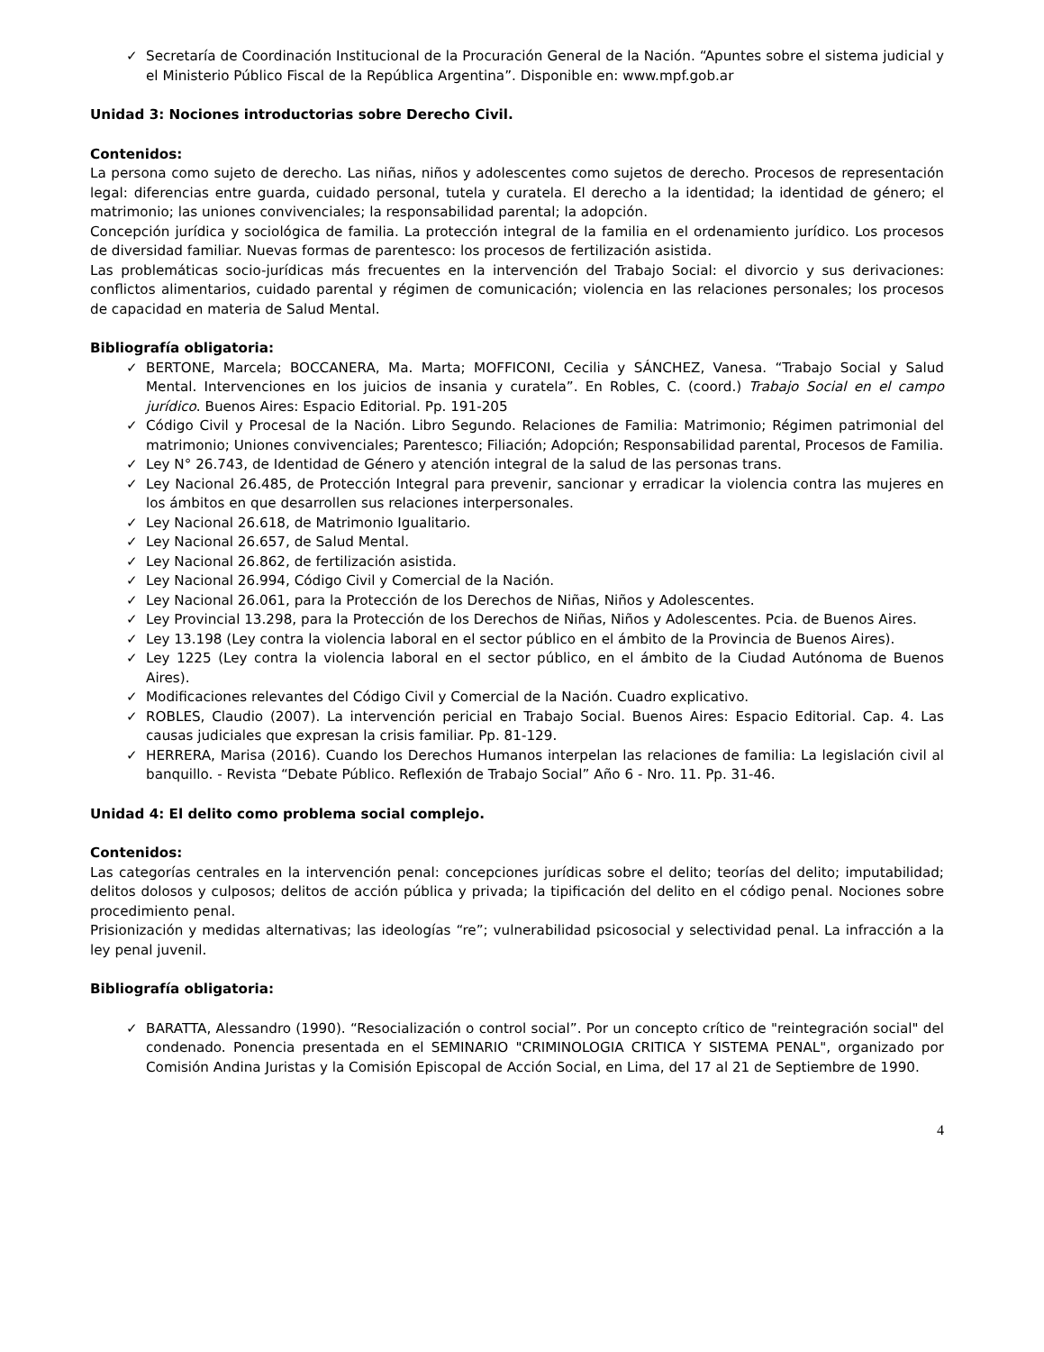✓ Secretaría de Coordinación Institucional de la Procuración General de la Nación. “Apuntes sobre el sistema judicial y el Ministerio Público Fiscal de la República Argentina”. Disponible en: www.mpf.gob.ar
Unidad 3: Nociones introductorias sobre Derecho Civil.
Contenidos:
La persona como sujeto de derecho. Las niñas, niños y adolescentes como sujetos de derecho. Procesos de representación legal: diferencias entre guarda, cuidado personal, tutela y curatela. El derecho a la identidad; la identidad de género; el matrimonio; las uniones convivenciales; la responsabilidad parental; la adopción.
Concepción jurídica y sociológica de familia. La protección integral de la familia en el ordenamiento jurídico. Los procesos de diversidad familiar. Nuevas formas de parentesco: los procesos de fertilización asistida.
Las problemáticas socio-jurídicas más frecuentes en la intervención del Trabajo Social: el divorcio y sus derivaciones: conflictos alimentarios, cuidado parental y régimen de comunicación; violencia en las relaciones personales; los procesos de capacidad en materia de Salud Mental.
Bibliografía obligatoria:
✓ BERTONE, Marcela; BOCCANERA, Ma. Marta; MOFFICONI, Cecilia y SÁNCHEZ, Vanesa. “Trabajo Social y Salud Mental. Intervenciones en los juicios de insania y curatela”. En Robles, C. (coord.) Trabajo Social en el campo jurídico. Buenos Aires: Espacio Editorial. Pp. 191-205
✓ Código Civil y Procesal de la Nación. Libro Segundo. Relaciones de Familia: Matrimonio; Régimen patrimonial del matrimonio; Uniones convivenciales; Parentesco; Filiación; Adopción; Responsabilidad parental, Procesos de Familia.
✓ Ley N° 26.743, de Identidad de Género y atención integral de la salud de las personas trans.
✓ Ley Nacional 26.485, de Protección Integral para prevenir, sancionar y erradicar la violencia contra las mujeres en los ámbitos en que desarrollen sus relaciones interpersonales.
✓ Ley Nacional 26.618, de Matrimonio Igualitario.
✓ Ley Nacional 26.657, de Salud Mental.
✓ Ley Nacional 26.862, de fertilización asistida.
✓ Ley Nacional 26.994, Código Civil y Comercial de la Nación.
✓ Ley Nacional 26.061, para la Protección de los Derechos de Niñas, Niños y Adolescentes.
✓ Ley Provincial 13.298, para la Protección de los Derechos de Niñas, Niños y Adolescentes. Pcia. de Buenos Aires.
✓ Ley 13.198 (Ley contra la violencia laboral en el sector público en el ámbito de la Provincia de Buenos Aires).
✓ Ley 1225 (Ley contra la violencia laboral en el sector público, en el ámbito de la Ciudad Autónoma de Buenos Aires).
✓ Modificaciones relevantes del Código Civil y Comercial de la Nación. Cuadro explicativo.
✓ ROBLES, Claudio (2007). La intervención pericial en Trabajo Social. Buenos Aires: Espacio Editorial. Cap. 4. Las causas judiciales que expresan la crisis familiar. Pp. 81-129.
✓ HERRERA, Marisa (2016). Cuando los Derechos Humanos interpelan las relaciones de familia: La legislación civil al banquillo. - Revista “Debate Público. Reflexión de Trabajo Social” Año 6 - Nro. 11. Pp. 31-46.
Unidad 4: El delito como problema social complejo.
Contenidos:
Las categorías centrales en la intervención penal: concepciones jurídicas sobre el delito; teorías del delito; imputabilidad; delitos dolosos y culposos; delitos de acción pública y privada; la tipificación del delito en el código penal. Nociones sobre procedimiento penal.
Prisionización y medidas alternativas; las ideologías “re”; vulnerabilidad psicosocial y selectividad penal. La infracción a la ley penal juvenil.
Bibliografía obligatoria:
✓ BARATTA, Alessandro (1990). “Resocialización o control social”. Por un concepto crítico de "reintegración social" del condenado. Ponencia presentada en el SEMINARIO "CRIMINOLOGIA CRITICA Y SISTEMA PENAL", organizado por Comisión Andina Juristas y la Comisión Episcopal de Acción Social, en Lima, del 17 al 21 de Septiembre de 1990.
4